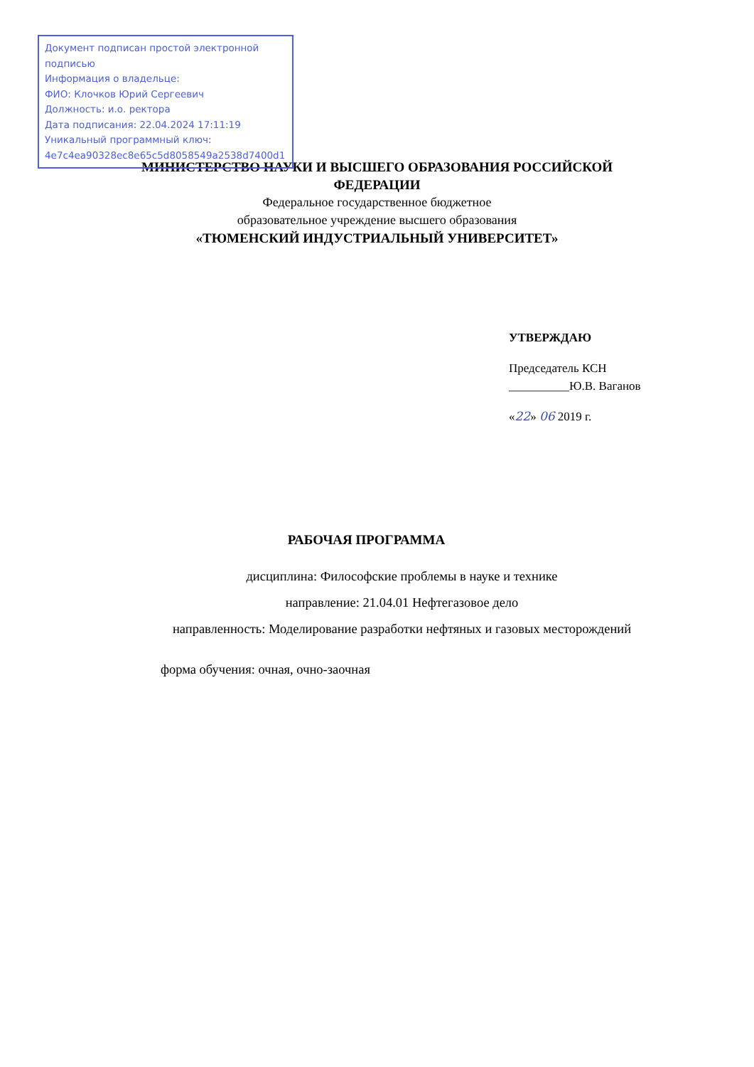Документ подписан простой электронной подписью
Информация о владельце:
ФИО: Клочков Юрий Сергеевич
Должность: и.о. ректора
Дата подписания: 22.04.2024 17:11:19
Уникальный программный ключ:
4e7c4ea90328ec8e65c5d8058549a2538d7400d1
МИНИСТЕРСТВО НАУКИ И ВЫСШЕГО ОБРАЗОВАНИЯ РОССИЙСКОЙ
ФЕДЕРАЦИИ
Федеральное государственное бюджетное
образовательное учреждение высшего образования
«ТЮМЕНСКИЙ ИНДУСТРИАЛЬНЫЙ УНИВЕРСИТЕТ»
УТВЕРЖДАЮ
Председатель КСН
__________Ю.В. Ваганов
«22» 06 2019 г.
РАБОЧАЯ ПРОГРАММА
дисциплина: Философские проблемы в науке и технике
направление: 21.04.01 Нефтегазовое дело
направленность: Моделирование разработки нефтяных и газовых месторождений
форма обучения: очная, очно-заочная